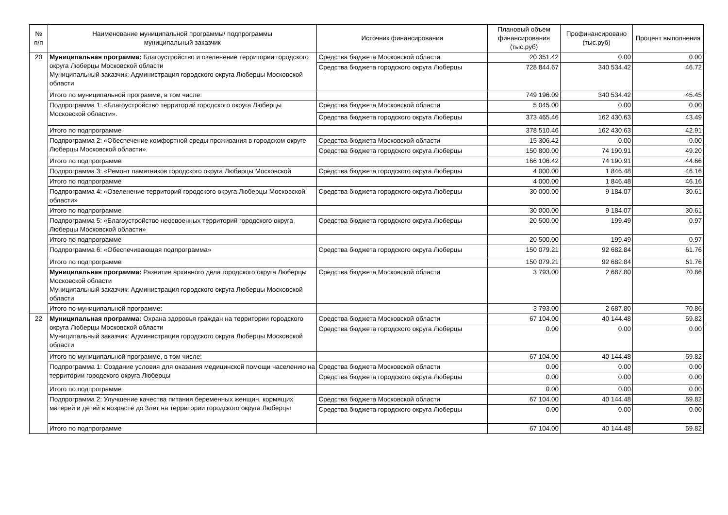| № п/п | Наименование муниципальной программы/ подпрограммы муниципальный заказчик | Источник финансирования | Плановый объем финансирования (тыс.руб) | Профинансировано (тыс.руб) | Процент выполнения |
| --- | --- | --- | --- | --- | --- |
| 20 | Муниципальная программа: Благоустройство и озеленение территории городского округа Люберцы Московской области Муниципальный заказчик: Администрация городского округа Люберцы Московской области | Средства бюджета Московской области | 20 351.42 | 0.00 | 0.00 |
| | | Средства бюджета городского округа Люберцы | 728 844.67 | 340 534.42 | 46.72 |
| | Итого по муниципальной программе, в том числе: | | 749 196.09 | 340 534.42 | 45.45 |
| | Подпрограмма 1: «Благоустройство территорий городского округа Люберцы Московской области». | Средства бюджета Московской области | 5 045.00 | 0.00 | 0.00 |
| | | Средства бюджета городского округа Люберцы | 373 465.46 | 162 430.63 | 43.49 |
| | Итого по подпрограмме | | 378 510.46 | 162 430.63 | 42.91 |
| | Подпрограмма 2: «Обеспечение комфортной среды проживания в городском округе Люберцы Московской области». | Средства бюджета Московской области | 15 306.42 | 0.00 | 0.00 |
| | | Средства бюджета городского округа Люберцы | 150 800.00 | 74 190.91 | 49.20 |
| | Итого по подпрограмме | | 166 106.42 | 74 190.91 | 44.66 |
| | Подпрограмма 3: «Ремонт памятников городского округа Люберцы Московской | Средства бюджета городского округа Люберцы | 4 000.00 | 1 846.48 | 46.16 |
| | Итого по подпрограмме | | 4 000.00 | 1 846.48 | 46.16 |
| | Подпрограмма 4: «Озеленение территорий городского округа Люберцы Московской области» | Средства бюджета городского округа Люберцы | 30 000.00 | 9 184.07 | 30.61 |
| | Итого по подпрограмме | | 30 000.00 | 9 184.07 | 30.61 |
| | Подпрограмма 5: «Благоустройство неосвоенных территорий городского округа Люберцы Московской области» | Средства бюджета городского округа Люберцы | 20 500.00 | 199.49 | 0.97 |
| | Итого по подпрограмме | | 20 500.00 | 199.49 | 0.97 |
| | Подпрограмма 6: «Обеспечивающая подпрограмма» | Средства бюджета городского округа Люберцы | 150 079.21 | 92 682.84 | 61.76 |
| | Итого по подпрограмме | | 150 079.21 | 92 682.84 | 61.76 |
| | Муниципальная программа: Развитие архивного дела городского округа Люберцы Московской области Муниципальный заказчик: Администрация городского округа Люберцы Московской области | Средства бюджета Московской области | 3 793.00 | 2 687.80 | 70.86 |
| | Итого по муниципальной программе: | | 3 793.00 | 2 687.80 | 70.86 |
| 22 | Муниципальная программа: Охрана здоровья граждан на территории городского округа Люберцы Московской области Муниципальный заказчик: Администрация городского округа Люберцы Московской области | Средства бюджета Московской области | 67 104.00 | 40 144.48 | 59.82 |
| | | Средства бюджета городского округа Люберцы | 0.00 | 0.00 | 0.00 |
| | Итого по муниципальной программе, в том числе: | | 67 104.00 | 40 144.48 | 59.82 |
| | Подпрограмма 1: Создание условия для оказания медицинской помощи населению на территории городского округа Люберцы | Средства бюджета Московской области | 0.00 | 0.00 | 0.00 |
| | | Средства бюджета городского округа Люберцы | 0.00 | 0.00 | 0.00 |
| | Итого по подпрограмме | | 0.00 | 0.00 | 0.00 |
| | Подпрограмма 2: Улучшение качества питания беременных женщин, кормящих матерей и детей в возрасте до 3лет на территории городского округа Люберцы | Средства бюджета Московской области | 67 104.00 | 40 144.48 | 59.82 |
| | | Средства бюджета городского округа Люберцы | 0.00 | 0.00 | 0.00 |
| | Итого по подпрограмме | | 67 104.00 | 40 144.48 | 59.82 |